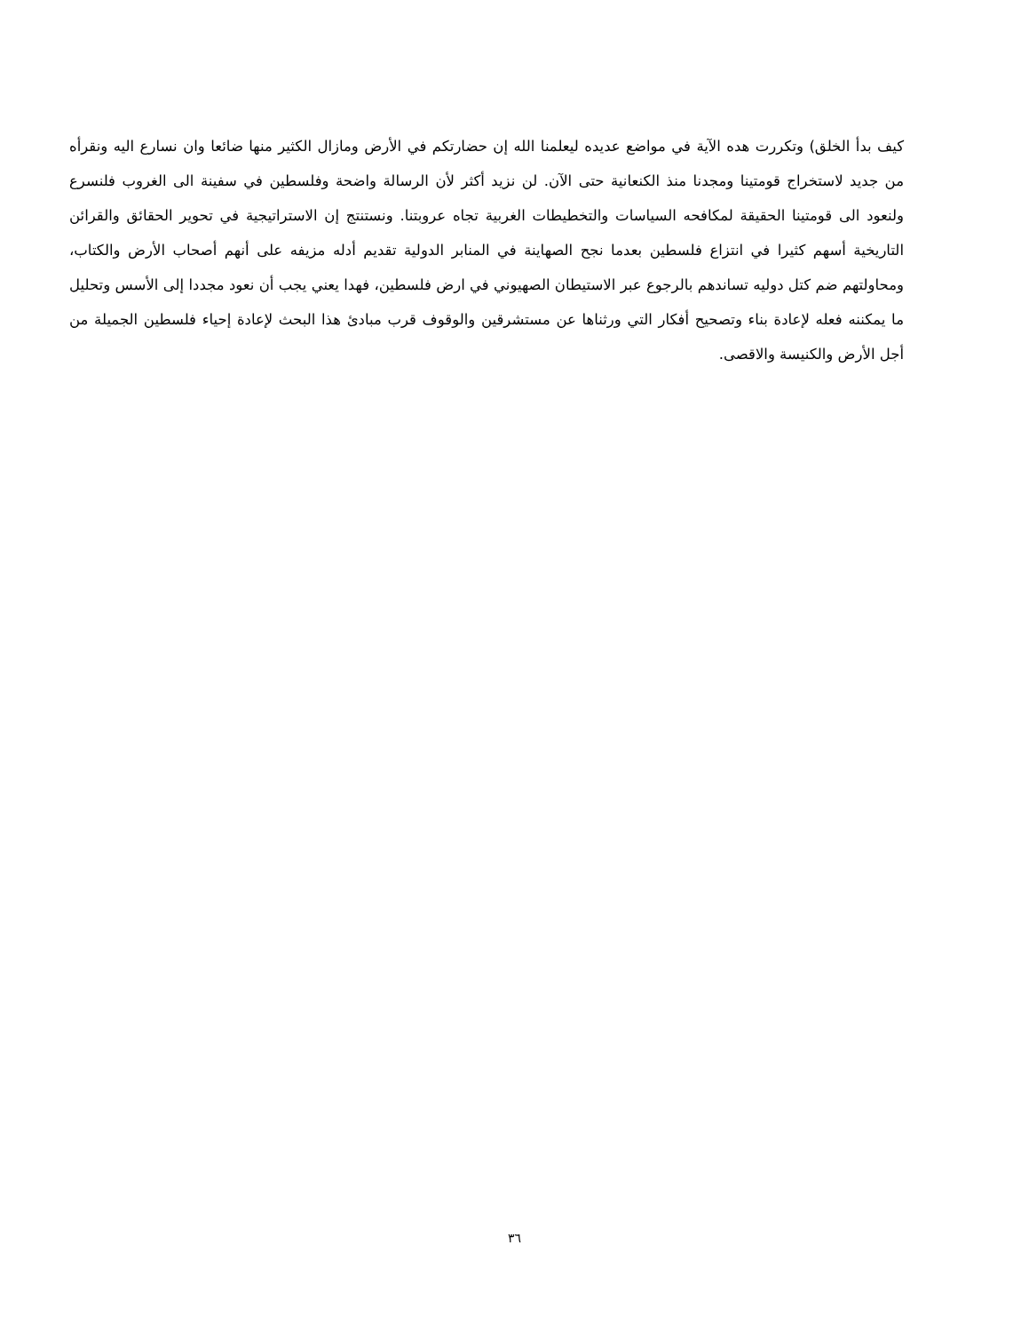كيف بدأ الخلق) وتكررت هده الآية في مواضع عديده ليعلمنا الله إن حضارتكم في الأرض ومازال الكثير منها ضائعا وان نسارع اليه ونقرأه من جديد لاستخراج قومتينا ومجدنا منذ الكنعانية حتى الآن. لن نزيد أكثر لأن الرسالة واضحة وفلسطين في سفينة الى الغروب فلنسرع ولنعود الى قومتينا الحقيقة لمكافحه السياسات والتخطيطات الغربية تجاه عروبتنا. ونستنتج إن الاستراتيجية في تحوير الحقائق والقرائن التاريخية أسهم كثيرا في انتزاع فلسطين بعدما نجح الصهاينة في المنابر الدولية تقديم أدله مزيفه على أنهم أصحاب الأرض والكتاب، ومحاولتهم ضم كتل دوليه تساندهم بالرجوع عبر الاستيطان الصهيوني في ارض فلسطين، فهدا يعني يجب أن نعود مجددا إلى الأسس وتحليل ما يمكننه فعله لإعادة بناء وتصحيح أفكار التي ورثناها عن مستشرقين والوقوف قرب مبادئ هذا البحث لإعادة إحياء فلسطين الجميلة من أجل الأرض والكنيسة والاقصى.
٣٦